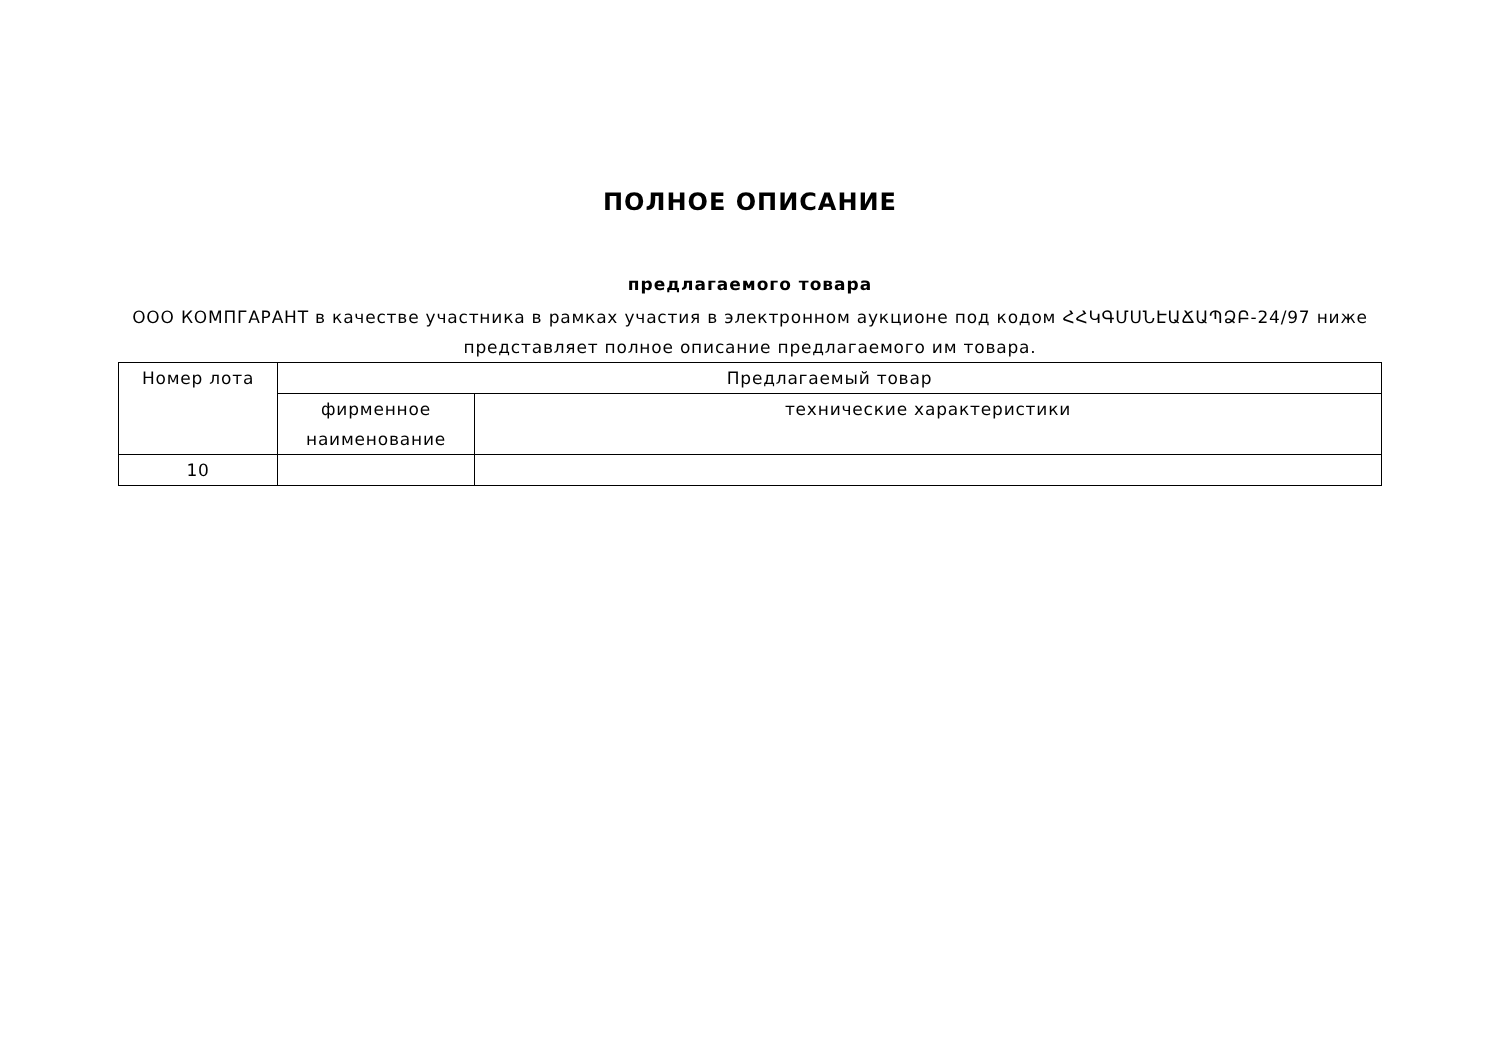ПОЛНОЕ ОПИСАНИЕ
предлагаемого товара
ООО КОМПГАРАНТ в качестве участника в рамках участия в электронном аукционе под кодом ՀՀԿԳՄՍՆԷԱՃԱՊՁԲ-24/97 ниже представляет полное описание предлагаемого им товара.
| Номер лота | Предлагаемый товар | |
| --- | --- | --- |
| | фирменное наименование | технические характеристики |
| 10 | | |